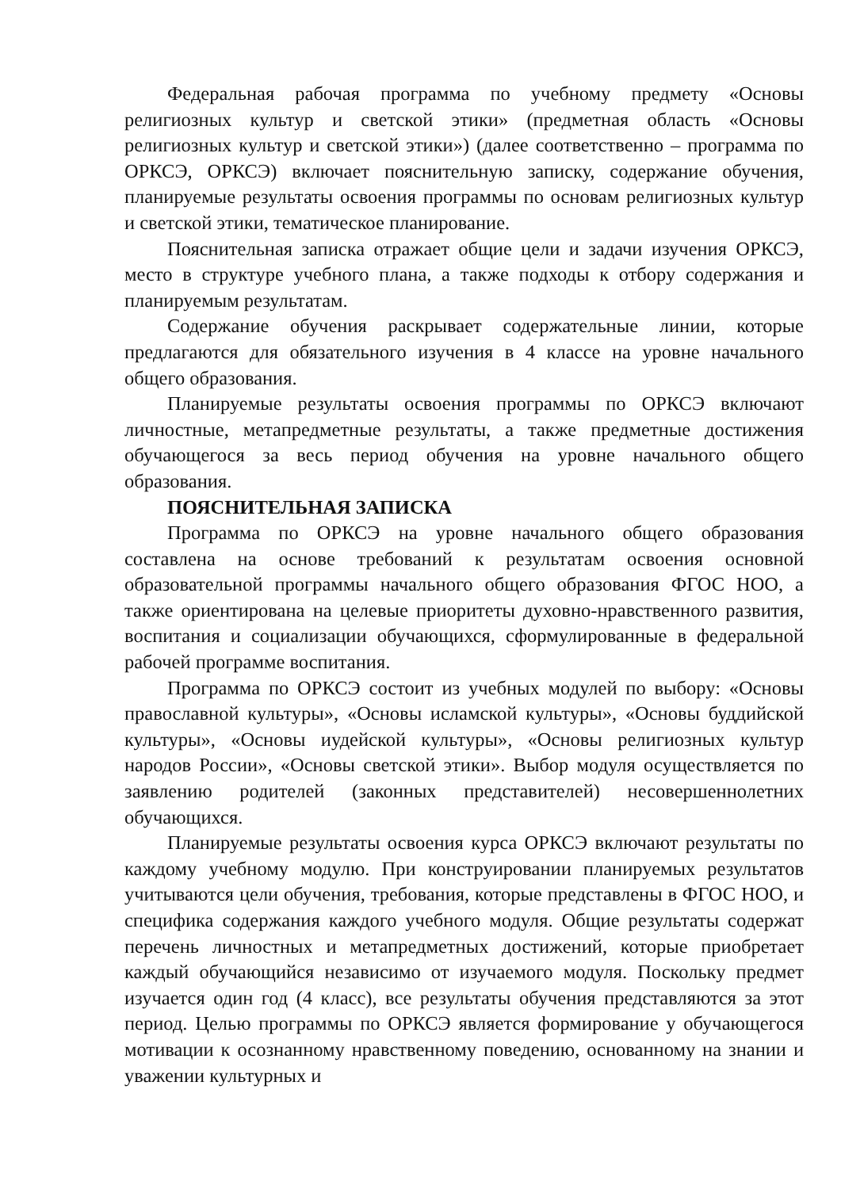Федеральная рабочая программа по учебному предмету «Основы религиозных культур и светской этики» (предметная область «Основы религиозных культур и светской этики») (далее соответственно – программа по ОРКСЭ, ОРКСЭ) включает пояснительную записку, содержание обучения, планируемые результаты освоения программы по основам религиозных культур и светской этики, тематическое планирование.
Пояснительная записка отражает общие цели и задачи изучения ОРКСЭ, место в структуре учебного плана, а также подходы к отбору содержания и планируемым результатам.
Содержание обучения раскрывает содержательные линии, которые предлагаются для обязательного изучения в 4 классе на уровне начального общего образования.
Планируемые результаты освоения программы по ОРКСЭ включают личностные, метапредметные результаты, а также предметные достижения обучающегося за весь период обучения на уровне начального общего образования.
ПОЯСНИТЕЛЬНАЯ ЗАПИСКА
Программа по ОРКСЭ на уровне начального общего образования составлена на основе требований к результатам освоения основной образовательной программы начального общего образования ФГОС НОО, а также ориентирована на целевые приоритеты духовно-нравственного развития, воспитания и социализации обучающихся, сформулированные в федеральной рабочей программе воспитания.
Программа по ОРКСЭ состоит из учебных модулей по выбору: «Основы православной культуры», «Основы исламской культуры», «Основы буддийской культуры», «Основы иудейской культуры», «Основы религиозных культур народов России», «Основы светской этики». Выбор модуля осуществляется по заявлению родителей (законных представителей) несовершеннолетних обучающихся.
Планируемые результаты освоения курса ОРКСЭ включают результаты по каждому учебному модулю. При конструировании планируемых результатов учитываются цели обучения, требования, которые представлены в ФГОС НОО, и специфика содержания каждого учебного модуля. Общие результаты содержат перечень личностных и метапредметных достижений, которые приобретает каждый обучающийся независимо от изучаемого модуля. Поскольку предмет изучается один год (4 класс), все результаты обучения представляются за этот период. Целью программы по ОРКСЭ является формирование у обучающегося мотивации к осознанному нравственному поведению, основанному на знании и уважении культурных и